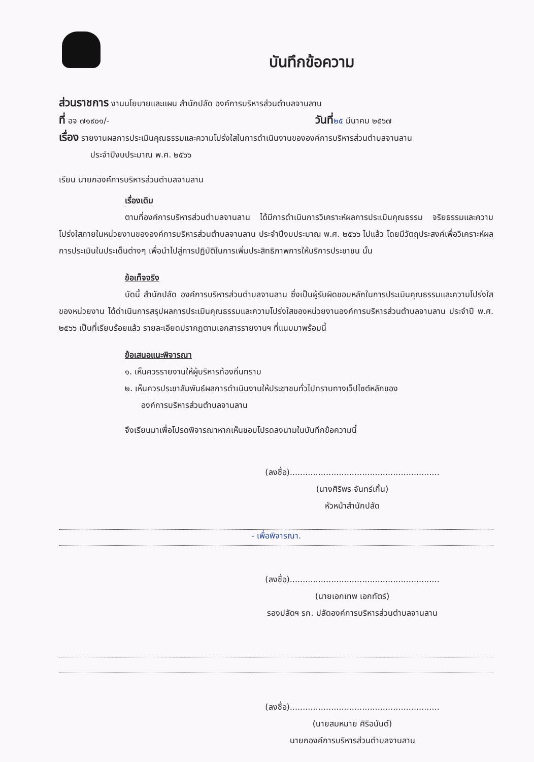บันทึกข้อความ
ส่วนราชการ งานนโยบายและแผน สำนักปลัด องค์การบริหารส่วนตำบลจานลาน
ที่ อจ ๗๑๙๐๑/- วันที่๒๕ มีนาคม ๒๕๖๗
เรื่อง รายงานผลการประเมินคุณธรรมและความโปร่งใสในการดำเนินงานขององค์การบริหารส่วนตำบลจานลาน
ประจำปีงบประมาณ พ.ศ. ๒๕๖๖
เรียน นายกองค์การบริหารส่วนตำบลจานลาน
เรื่องเดิม
ตามที่องค์การบริหารส่วนตำบลจานลาน ได้มีการดำเนินการวิเคราะห์ผลการประเมินคุณธรรม จริยธรรมและความโปร่งใสภายในหน่วยงานขององค์การบริหารส่วนตำบลจานลาน ประจำปีงบประมาณ พ.ศ. ๒๕๖๖ ไปแล้ว โดยมีวัตถุประสงค์เพื่อวิเคราะห์ผลการประเมินในประเด็นต่างๆ เพื่อนำไปสู่การปฏิบัติในการเพิ่มประสิทธิภาพการให้บริการประชาชน นั้น
ข้อเท็จจริง
บัดนี้ สำนักปลัด องค์การบริหารส่วนตำบลจานลาน ซึ่งเป็นผู้รับผิดชอบหลักในการประเมินคุณธรรมและความโปร่งใสของหน่วยงาน ได้ดำเนินการสรุปผลการประเมินคุณธรรมและความโปร่งใสของหน่วยงานองค์การบริหารส่วนตำบลจานลาน ประจำปี พ.ศ. ๒๕๖๖ เป็นที่เรียบร้อยแล้ว รายละเอียดปรากฏตามเอกสารรายงานฯ ที่แนบมาพร้อมนี้
ข้อเสนอแนะพิจารณา
๑. เห็นควรรายงานให้ผู้บริหารท้องถิ่นทราบ
๒. เห็นควรประชาสัมพันธ์ผลการดำเนินงานให้ประชาชนทั่วไปทราบทางเว็ปไซต์หลักของ
องค์การบริหารส่วนตำบลจานลาน
จึงเรียนมาเพื่อโปรดพิจารณาหากเห็นชอบโปรดลงนามในบันทึกข้อความนี้
(ลงชื่อ)..........................................................
(นางศิริพร จันทร์เกิ้น)
หัวหน้าสำนักปลัด
- เพื่อพิจารณา.
(ลงชื่อ)..........................................................
(นายเอกเทพ เอกทัตร์)
รองปลัดฯ รก. ปลัดองค์การบริหารส่วนตำบลจานลาน
(ลงชื่อ)..........................................................
(นายสมหมาย ศิริอนันต์)
นายกองค์การบริหารส่วนตำบลจานลาน